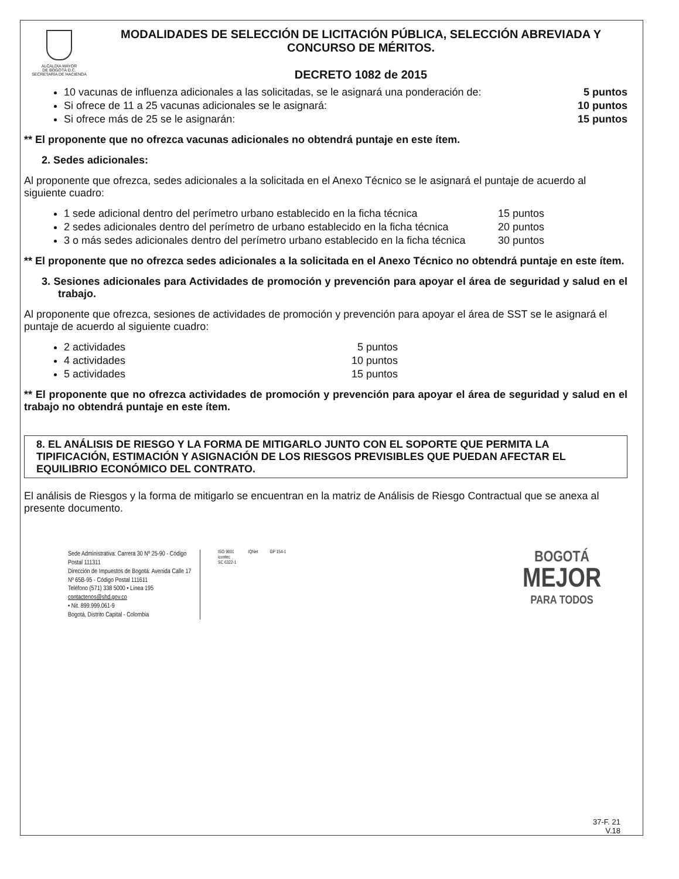ALCALDÍA MAYOR
DE BOGOTÁ D.C.
SECRETARÍA DE HACIENDA
MODALIDADES DE SELECCIÓN DE LICITACIÓN PÚBLICA, SELECCIÓN ABREVIADA Y CONCURSO DE MÉRITOS.
DECRETO 1082 de 2015
10 vacunas de influenza adicionales a las solicitadas, se le asignará una ponderación de: 5 puntos
Si ofrece de 11 a 25 vacunas adicionales se le asignará: 10 puntos
Si ofrece más de 25 se le asignarán: 15 puntos
** El proponente que no ofrezca vacunas adicionales no obtendrá puntaje en este ítem.
2. Sedes adicionales:
Al proponente que ofrezca, sedes adicionales a la solicitada en el Anexo Técnico se le asignará el puntaje de acuerdo al siguiente cuadro:
1 sede adicional dentro del perímetro urbano establecido en la ficha técnica 15 puntos
2 sedes adicionales dentro del perímetro de urbano establecido en la ficha técnica 20 puntos
3 o más sedes adicionales dentro del perímetro urbano establecido en la ficha técnica 30 puntos
** El proponente que no ofrezca sedes adicionales a la solicitada en el Anexo Técnico no obtendrá puntaje en este ítem.
3. Sesiones adicionales para Actividades de promoción y prevención para apoyar el área de seguridad y salud en el trabajo.
Al proponente que ofrezca, sesiones de actividades de promoción y prevención para apoyar el área de SST se le asignará el puntaje de acuerdo al siguiente cuadro:
2 actividades 5 puntos
4 actividades 10 puntos
5 actividades 15 puntos
** El proponente que no ofrezca actividades de promoción y prevención para apoyar el área de seguridad y salud en el trabajo no obtendrá puntaje en este ítem.
8. EL ANÁLISIS DE RIESGO Y LA FORMA DE MITIGARLO JUNTO CON EL SOPORTE QUE PERMITA LA TIPIFICACIÓN, ESTIMACIÓN Y ASIGNACIÓN DE LOS RIESGOS PREVISIBLES QUE PUEDAN AFECTAR EL EQUILIBRIO ECONÓMICO DEL CONTRATO.
El análisis de Riesgos y la forma de mitigarlo se encuentran en la matriz de Análisis de Riesgo Contractual que se anexa al presente documento.
Sede Administrativa: Carrera 30 Nº 25-90 - Código Postal 111311
Dirección de Impuestos de Bogotá: Avenida Calle 17 Nº 65B-95 - Código Postal 111611
Teléfono (571) 338 5000 • Línea 195
contactenos@shd.gov.co
• Nit. 899.999.061-9
Bogotá, Distrito Capital - Colombia
ISO 9001
icontec
SC 6322-1
IQNet GP 154-1
BOGOTÁ
MEJOR
PARA TODOS
37-F. 21
V.18